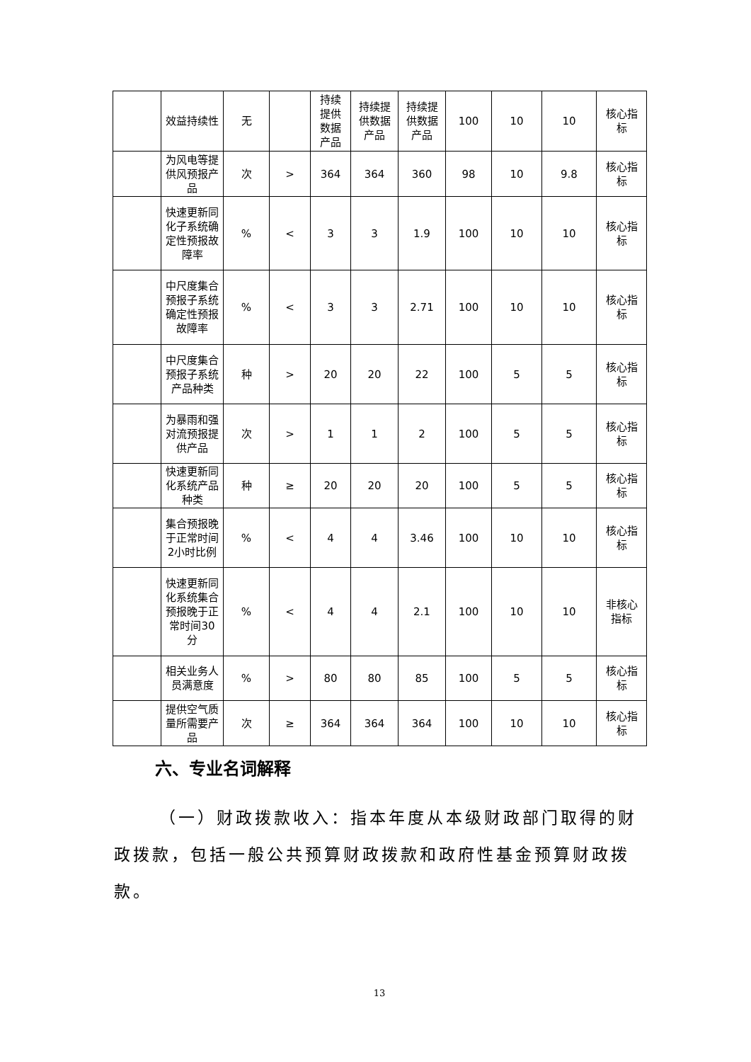| | 效益持续性 | 无 | | 持续提供数据产品 | 持续提供数据产品 | 持续提供数据产品 | 100 | 10 | 10 | 核心指标 |
| | 为风电等提供风预报产品 | 次 | > | 364 | 364 | 360 | 98 | 10 | 9.8 | 核心指标 |
| | 快速更新同化子系统确定性预报故障率 | % | < | 3 | 3 | 1.9 | 100 | 10 | 10 | 核心指标 |
| | 中尺度集合预报子系统确定性预报故障率 | % | < | 3 | 3 | 2.71 | 100 | 10 | 10 | 核心指标 |
| | 中尺度集合预报子系统产品种类 | 种 | > | 20 | 20 | 22 | 100 | 5 | 5 | 核心指标 |
| | 为暴雨和强对流预报提供产品 | 次 | > | 1 | 1 | 2 | 100 | 5 | 5 | 核心指标 |
| | 快速更新同化系统产品种类 | 种 | ≥ | 20 | 20 | 20 | 100 | 5 | 5 | 核心指标 |
| | 集合预报晚于正常时间2小时比例 | % | < | 4 | 4 | 3.46 | 100 | 10 | 10 | 核心指标 |
| | 快速更新同化系统集合预报晚于正常时间30分 | % | < | 4 | 4 | 2.1 | 100 | 10 | 10 | 非核心指标 |
| | 相关业务人员满意度 | % | > | 80 | 80 | 85 | 100 | 5 | 5 | 核心指标 |
| | 提供空气质量所需要产品 | 次 | ≥ | 364 | 364 | 364 | 100 | 10 | 10 | 核心指标 |
六、专业名词解释
（一）财政拨款收入：指本年度从本级财政部门取得的财政拨款，包括一般公共预算财政拨款和政府性基金预算财政拨款。
13